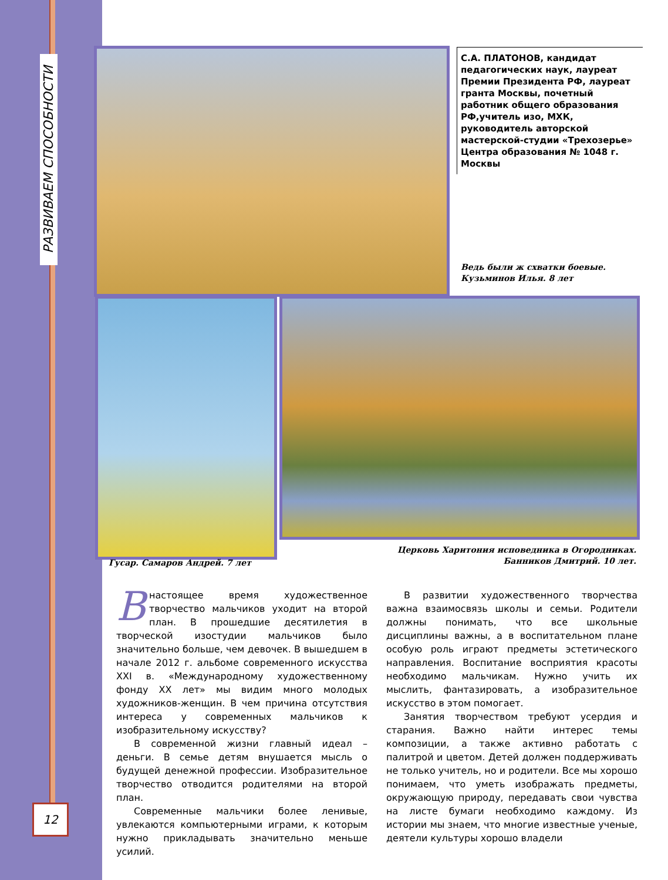РАЗВИВАЕМ СПОСОБНОСТИ
С.А. ПЛАТОНОВ, кандидат педагогических наук, лауреат Премии Президента РФ, лауреат гранта Москвы, почетный работник общего образования РФ,учитель изо, МХК, руководитель авторской мастерской-студии «Трехозерье» Центра образования № 1048 г. Москвы
Ведь были ж схватки боевые.
Кузьминов Илья. 8 лет
Гусар. Самаров Андрей. 7 лет
Церковь Харитония исповедника в Огородниках.
Банников Дмитрий. 10 лет.
Внастоящее время художественное творчество мальчиков уходит на второй план. В прошедшие десятилетия в творческой изостудии мальчиков было значительно больше, чем девочек. В вышедшем в начале 2012 г. альбоме современного искусства XXI в. «Международному художественному фонду XX лет» мы видим много молодых художников-женщин. В чем причина отсутствия интереса у современных мальчиков к изобразительному искусству?
В современной жизни главный идеал – деньги. В семье детям внушается мысль о будущей денежной профессии. Изобразительное творчество отводится родителями на второй план.
Современные мальчики более ленивые, увлекаются компьютерными играми, к которым нужно прикладывать значительно меньше усилий.
В развитии художественного творчества важна взаимосвязь школы и семьи. Родители должны понимать, что все школьные дисциплины важны, а в воспитательном плане особую роль играют предметы эстетического направления. Воспитание восприятия красоты необходимо мальчикам. Нужно учить их мыслить, фантазировать, а изобразительное искусство в этом помогает.
Занятия творчеством требуют усердия и старания. Важно найти интерес темы композиции, а также активно работать с палитрой и цветом. Детей должен поддерживать не только учитель, но и родители. Все мы хорошо понимаем, что уметь изображать предметы, окружающую природу, передавать свои чувства на листе бумаги необходимо каждому. Из истории мы знаем, что многие известные ученые, деятели культуры хорошо владели
12